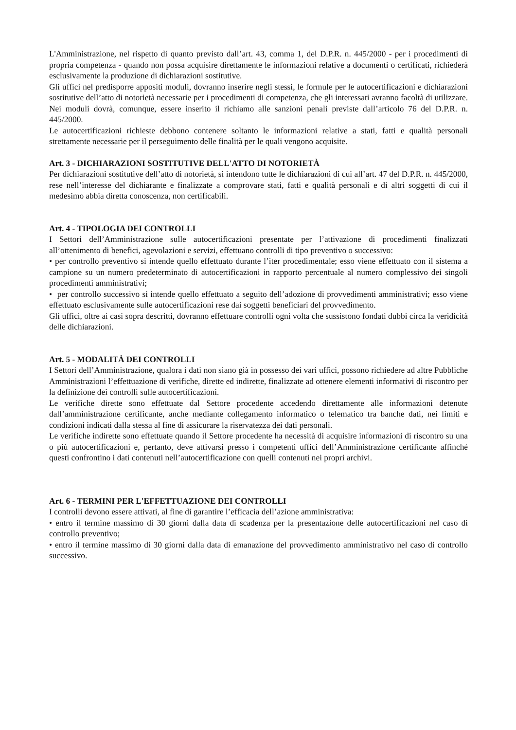L'Amministrazione, nel rispetto di quanto previsto dall’art. 43, comma 1, del D.P.R. n. 445/2000 - per i procedimenti di propria competenza - quando non possa acquisire direttamente le informazioni relative a documenti o certificati, richiederà esclusivamente la produzione di dichiarazioni sostitutive.
Gli uffici nel predisporre appositi moduli, dovranno inserire negli stessi, le formule per le autocertificazioni e dichiarazioni sostitutive dell’atto di notorietà necessarie per i procedimenti di competenza, che gli interessati avranno facoltà di utilizzare. Nei moduli dovrà, comunque, essere inserito il richiamo alle sanzioni penali previste dall’articolo 76 del D.P.R. n. 445/2000.
Le autocertificazioni richieste debbono contenere soltanto le informazioni relative a stati, fatti e qualità personali strettamente necessarie per il perseguimento delle finalità per le quali vengono acquisite.
Art. 3 - DICHIARAZIONI SOSTITUTIVE DELL'ATTO DI NOTORIETÀ
Per dichiarazioni sostitutive dell’atto di notorietà, si intendono tutte le dichiarazioni di cui all’art. 47 del D.P.R. n. 445/2000, rese nell’interesse del dichiarante e finalizzate a comprovare stati, fatti e qualità personali e di altri soggetti di cui il medesimo abbia diretta conoscenza, non certificabili.
Art. 4 - TIPOLOGIA DEI CONTROLLI
I Settori dell’Amministrazione sulle autocertificazioni presentate per l’attivazione di procedimenti finalizzati all’ottenimento di benefici, agevolazioni e servizi, effettuano controlli di tipo preventivo o successivo:
• per controllo preventivo si intende quello effettuato durante l’iter procedimentale; esso viene effettuato con il sistema a campione su un numero predeterminato di autocertificazioni in rapporto percentuale al numero complessivo dei singoli procedimenti amministrativi;
• per controllo successivo si intende quello effettuato a seguito dell’adozione di provvedimenti amministrativi; esso viene effettuato esclusivamente sulle autocertificazioni rese dai soggetti beneficiari del provvedimento.
Gli uffici, oltre ai casi sopra descritti, dovranno effettuare controlli ogni volta che sussistono fondati dubbi circa la veridicità delle dichiarazioni.
Art. 5 - MODALITÀ DEI CONTROLLI
I Settori dell’Amministrazione, qualora i dati non siano già in possesso dei vari uffici, possono richiedere ad altre Pubbliche Amministrazioni l’effettuazione di verifiche, dirette ed indirette, finalizzate ad ottenere elementi informativi di riscontro per la definizione dei controlli sulle autocertificazioni.
Le verifiche dirette sono effettuate dal Settore procedente accedendo direttamente alle informazioni detenute dall’amministrazione certificante, anche mediante collegamento informatico o telematico tra banche dati, nei limiti e condizioni indicati dalla stessa al fine di assicurare la riservatezza dei dati personali.
Le verifiche indirette sono effettuate quando il Settore procedente ha necessità di acquisire informazioni di riscontro su una o più autocertificazioni e, pertanto, deve attivarsi presso i competenti uffici dell’Amministrazione certificante affinché questi confrontino i dati contenuti nell’autocertificazione con quelli contenuti nei propri archivi.
Art. 6 - TERMINI PER L'EFFETTUAZIONE DEI CONTROLLI
I controlli devono essere attivati, al fine di garantire l’efficacia dell’azione amministrativa:
• entro il termine massimo di 30 giorni dalla data di scadenza per la presentazione delle autocertificazioni nel caso di controllo preventivo;
• entro il termine massimo di 30 giorni dalla data di emanazione del provvedimento amministrativo nel caso di controllo successivo.